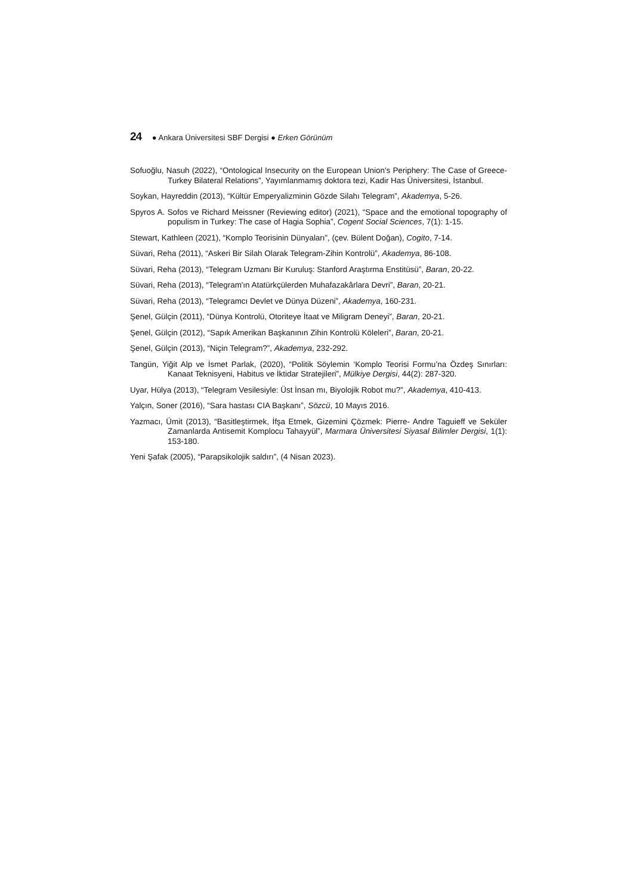24 ● Ankara Üniversitesi SBF Dergisi ● Erken Görünüm
Sofuoğlu, Nasuh (2022), “Ontological Insecurity on the European Union's Periphery: The Case of Greece-Turkey Bilateral Relations”, Yayımlanmamış doktora tezi, Kadir Has Üniversitesi, İstanbul.
Soykan, Hayreddin (2013), “Kültür Emperyalizminin Gözde Silahı Telegram”, Akademya, 5-26.
Spyros A. Sofos ve Richard Meissner (Reviewing editor) (2021), “Space and the emotional topography of populism in Turkey: The case of Hagia Sophia”, Cogent Social Sciences, 7(1): 1-15.
Stewart, Kathleen (2021), “Komplo Teorisinin Dünyaları”, (çev. Bülent Doğan), Cogito, 7-14.
Süvari, Reha (2011), “Askeri Bir Silah Olarak Telegram-Zihin Kontrolü”, Akademya, 86-108.
Süvari, Reha (2013), “Telegram Uzmanı Bir Kuruluş: Stanford Araştırma Enstitüsü”, Baran, 20-22.
Süvari, Reha (2013), “Telegram'ın Atatürkçülerden Muhafazakârlara Devri”, Baran, 20-21.
Süvari, Reha (2013), “Telegramcı Devlet ve Dünya Düzeni”, Akademya, 160-231.
Şenel, Gülçin (2011), “Dünya Kontrolü, Otoriteye İtaat ve Miligram Deneyi”, Baran, 20-21.
Şenel, Gülçin (2012), “Sapık Amerikan Başkanının Zihin Kontrolü Köleleri”, Baran, 20-21.
Şenel, Gülçin (2013), “Niçin Telegram?”, Akademya, 232-292.
Tangün, Yiğit Alp ve İsmet Parlak, (2020), “Politik Söylemin ‘Komplo Teorisi Formu’na Özdeş Sınırları: Kanaat Teknisyeni, Habitus ve İktidar Stratejileri”, Mülkiye Dergisi, 44(2): 287-320.
Uyar, Hülya (2013), “Telegram Vesilesiyle: Üst İnsan mı, Biyolojik Robot mu?”, Akademya, 410-413.
Yalçın, Soner (2016), “Sara hastası CIA Başkanı”, Sözcü, 10 Mayıs 2016.
Yazmacı, Ümit (2013), “Basitleştirmek, İfşa Etmek, Gizemini Çözmek: Pierre- Andre Taguieff ve Seküler Zamanlarda Antisemit Komplocu Tahayyül”, Marmara Üniversitesi Siyasal Bilimler Dergisi, 1(1): 153-180.
Yeni Şafak (2005), “Parapsikolojik saldırı”, (4 Nisan 2023).